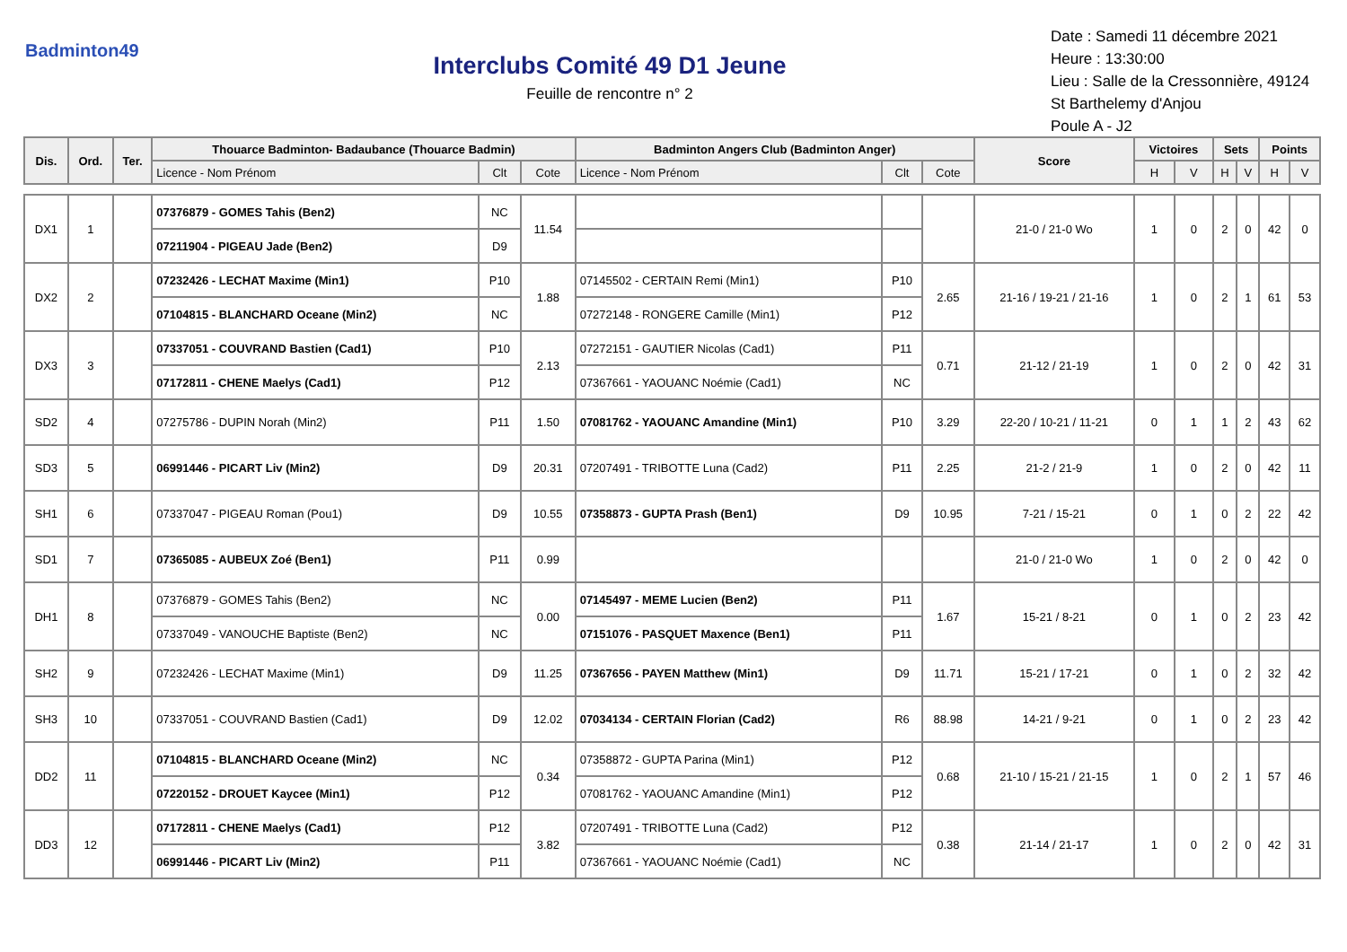Badminton49
Interclubs Comité 49 D1 Jeune
Feuille de rencontre n° 2
Date : Samedi 11 décembre 2021
Heure : 13:30:00
Lieu : Salle de la Cressonnière, 49124
St Barthelemy d'Anjou
Poule A - J2
| Dis. | Ord. | Ter. | Thouarce Badminton- Badaubance (Thouarce Badmin) | | | Badminton Angers Club (Badminton Anger) | | | Score | Victoires | | Sets | | Points | |
| --- | --- | --- | --- | --- | --- | --- | --- | --- | --- | --- | --- | --- | --- | --- | --- |
| | | | Licence - Nom Prénom | Clt | Cote | Licence - Nom Prénom | Clt | Cote | | H | V | H | V | H | V |
| DX1 | 1 | | 07376879 - GOMES Tahis (Ben2) | NC | 11.54 | | | | 21-0 / 21-0 Wo | 1 | 0 | 2 | 0 | 42 | 0 |
| | | | 07211904 - PIGEAU Jade (Ben2) | D9 | | | | | | | | | | | |
| DX2 | 2 | | 07232426 - LECHAT Maxime (Min1) | P10 | 1.88 | 07145502 - CERTAIN Remi (Min1) | P10 | 2.65 | 21-16 / 19-21 / 21-16 | 1 | 0 | 2 | 1 | 61 | 53 |
| | | | 07104815 - BLANCHARD Oceane (Min2) | NC | | 07272148 - RONGERE Camille (Min1) | P12 | | | | | | | | |
| DX3 | 3 | | 07337051 - COUVRAND Bastien (Cad1) | P10 | 2.13 | 07272151 - GAUTIER Nicolas (Cad1) | P11 | 0.71 | 21-12 / 21-19 | 1 | 0 | 2 | 0 | 42 | 31 |
| | | | 07172811 - CHENE Maelys (Cad1) | P12 | | 07367661 - YAOUANC Noémie (Cad1) | NC | | | | | | | | |
| SD2 | 4 | | 07275786 - DUPIN Norah (Min2) | P11 | 1.50 | 07081762 - YAOUANC Amandine (Min1) | P10 | 3.29 | 22-20 / 10-21 / 11-21 | 0 | 1 | 1 | 2 | 43 | 62 |
| SD3 | 5 | | 06991446 - PICART Liv (Min2) | D9 | 20.31 | 07207491 - TRIBOTTE Luna (Cad2) | P11 | 2.25 | 21-2 / 21-9 | 1 | 0 | 2 | 0 | 42 | 11 |
| SH1 | 6 | | 07337047 - PIGEAU Roman (Pou1) | D9 | 10.55 | 07358873 - GUPTA Prash (Ben1) | D9 | 10.95 | 7-21 / 15-21 | 0 | 1 | 0 | 2 | 22 | 42 |
| SD1 | 7 | | 07365085 - AUBEUX Zoé (Ben1) | P11 | 0.99 | | | | 21-0 / 21-0 Wo | 1 | 0 | 2 | 0 | 42 | 0 |
| DH1 | 8 | | 07376879 - GOMES Tahis (Ben2) | NC | 0.00 | 07145497 - MEME Lucien (Ben2) | P11 | 1.67 | 15-21 / 8-21 | 0 | 1 | 0 | 2 | 23 | 42 |
| | | | 07337049 - VANOUCHE Baptiste (Ben2) | NC | | 07151076 - PASQUET Maxence (Ben1) | P11 | | | | | | | | |
| SH2 | 9 | | 07232426 - LECHAT Maxime (Min1) | D9 | 11.25 | 07367656 - PAYEN Matthew (Min1) | D9 | 11.71 | 15-21 / 17-21 | 0 | 1 | 0 | 2 | 32 | 42 |
| SH3 | 10 | | 07337051 - COUVRAND Bastien (Cad1) | D9 | 12.02 | 07034134 - CERTAIN Florian (Cad2) | R6 | 88.98 | 14-21 / 9-21 | 0 | 1 | 0 | 2 | 23 | 42 |
| DD2 | 11 | | 07104815 - BLANCHARD Oceane (Min2) | NC | 0.34 | 07358872 - GUPTA Parina (Min1) | P12 | 0.68 | 21-10 / 15-21 / 21-15 | 1 | 0 | 2 | 1 | 57 | 46 |
| | | | 07220152 - DROUET Kaycee (Min1) | P12 | | 07081762 - YAOUANC Amandine (Min1) | P12 | | | | | | | | |
| DD3 | 12 | | 07172811 - CHENE Maelys (Cad1) | P12 | 3.82 | 07207491 - TRIBOTTE Luna (Cad2) | P12 | 0.38 | 21-14 / 21-17 | 1 | 0 | 2 | 0 | 42 | 31 |
| | | | 06991446 - PICART Liv (Min2) | P11 | | 07367661 - YAOUANC Noémie (Cad1) | NC | | | | | | | | |